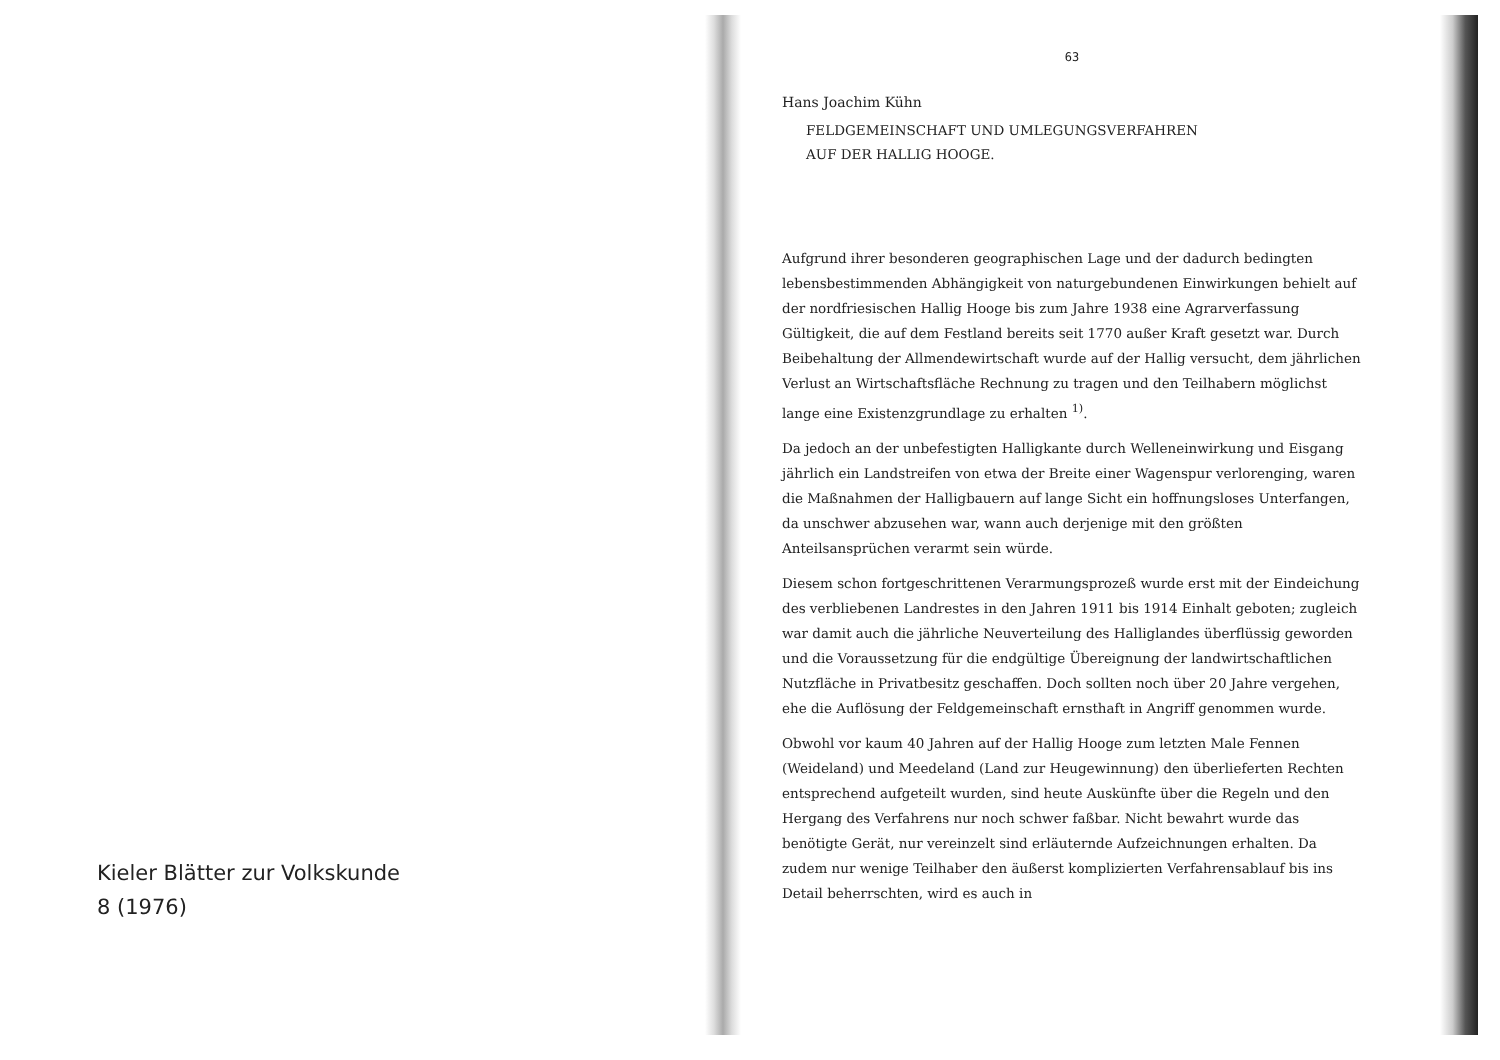Kieler Blätter zur Volkskunde
8 (1976)
63
Hans Joachim Kühn
FELDGEMEINSCHAFT UND UMLEGUNGSVERFAHREN
AUF DER HALLIG HOOGE.
Aufgrund ihrer besonderen geographischen Lage und der dadurch bedingten lebensbestimmenden Abhängigkeit von naturgebundenen Einwirkungen behielt auf der nordfriesischen Hallig Hooge bis zum Jahre 1938 eine Agrarverfassung Gültigkeit, die auf dem Festland bereits seit 1770 außer Kraft gesetzt war. Durch Beibehaltung der Allmendewirtschaft wurde auf der Hallig versucht, dem jährlichen Verlust an Wirtschaftsfläche Rechnung zu tragen und den Teilhabern möglichst lange eine Existenzgrundlage zu erhalten <sup>1)</sup>.
Da jedoch an der unbefestigten Halligkante durch Welleneinwirkung und Eisgang jährlich ein Landstreifen von etwa der Breite einer Wagenspur verlorenging, waren die Maßnahmen der Halligbauern auf lange Sicht ein hoffnungsloses Unterfangen, da unschwer abzusehen war, wann auch derjenige mit den größten Anteilsansprüchen verarmt sein würde.
Diesem schon fortgeschrittenen Verarmungsprozeß wurde erst mit der Eindeichung des verbliebenen Landrestes in den Jahren 1911 bis 1914 Einhalt geboten; zugleich war damit auch die jährliche Neuverteilung des Halliglandes überflüssig geworden und die Voraussetzung für die endgültige Übereignung der landwirtschaftlichen Nutzfläche in Privatbesitz geschaffen. Doch sollten noch über 20 Jahre vergehen, ehe die Auflösung der Feldgemeinschaft ernsthaft in Angriff genommen wurde.
Obwohl vor kaum 40 Jahren auf der Hallig Hooge zum letzten Male Fennen (Weideland) und Meedeland (Land zur Heugewinnung) den überlieferten Rechten entsprechend aufgeteilt wurden, sind heute Auskünfte über die Regeln und den Hergang des Verfahrens nur noch schwer faßbar. Nicht bewahrt wurde das benötigte Gerät, nur vereinzelt sind erläuternde Aufzeichnungen erhalten. Da zudem nur wenige Teilhaber den äußerst komplizierten Verfahrensablauf bis ins Detail beherrschten, wird es auch in